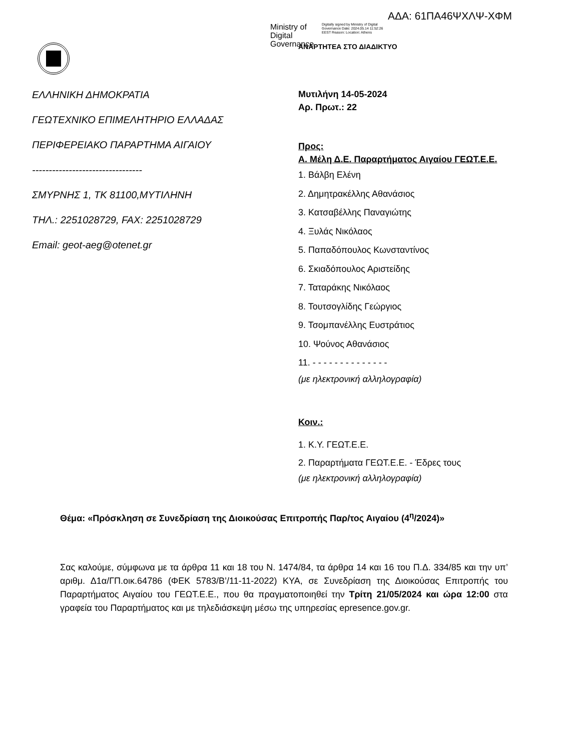ΑΔΑ: 61ΠΑ46ΨΧΛΨ-ΧΦΜ
Ministry of Digital Governance
Digitally signed by Ministry of Digital Governance Date: 2024.05.14 11:52:26 EEST Reason: Location: Athens
ΑΝΑΡΤΗΤΕΑ ΣΤΟ ΔΙΑΔΙΚΤΥΟ
ΕΛΛΗΝΙΚΗ ΔΗΜΟΚΡΑΤΙΑ
ΓΕΩΤΕΧΝΙΚΟ ΕΠΙΜΕΛΗΤΗΡΙΟ ΕΛΛΑΔΑΣ
ΠΕΡΙΦΕΡΕΙΑΚΟ ΠΑΡΑΡΤΗΜΑ ΑΙΓΑΙΟΥ
---------------------------------
ΣΜΥΡΝΗΣ 1, ΤΚ 81100,ΜΥΤΙΛΗΝΗ
ΤΗΛ.: 2251028729, FAX: 2251028729
Email: geot-aeg@otenet.gr
Μυτιλήνη 14-05-2024
Αρ. Πρωτ.: 22
Προς:
Α. Μέλη Δ.Ε. Παραρτήματος Αιγαίου ΓΕΩΤ.Ε.Ε.
1. Βάλβη Ελένη
2. Δημητρακέλλης Αθανάσιος
3. Κατσαβέλλης Παναγιώτης
4. Ξυλάς Νικόλαος
5. Παπαδόπουλος Κωνσταντίνος
6. Σκιαδόπουλος Αριστείδης
7. Ταταράκης Νικόλαος
8. Τουτσογλίδης Γεώργιος
9. Τσομπανέλλης Ευστράτιος
10. Ψούνος Αθανάσιος
11. - - - - - - - - - - - - - -
(με ηλεκτρονική αλληλογραφία)
Κοιν.:
1. Κ.Υ. ΓΕΩΤ.Ε.Ε.
2. Παραρτήματα ΓΕΩΤ.Ε.Ε. - Έδρες τους
(με ηλεκτρονική αλληλογραφία)
Θέμα: «Πρόσκληση σε Συνεδρίαση της Διοικούσας Επιτροπής Παρ/τος Αιγαίου (4<sup>η</sup>/2024)»
Σας καλούμε, σύμφωνα με τα άρθρα 11 και 18 του Ν. 1474/84, τα άρθρα 14 και 16 του Π.Δ. 334/85 και την υπ’ αριθμ. Δ1α/ΓΠ.οικ.64786 (ΦΕΚ 5783/Β’/11-11-2022) ΚΥΑ, σε Συνεδρίαση της Διοικούσας Επιτροπής του Παραρτήματος Αιγαίου του ΓΕΩΤ.Ε.Ε., που θα πραγματοποιηθεί την Τρίτη 21/05/2024 και ώρα 12:00 στα γραφεία του Παραρτήματος και με τηλεδιάσκεψη μέσω της υπηρεσίας epresence.gov.gr.